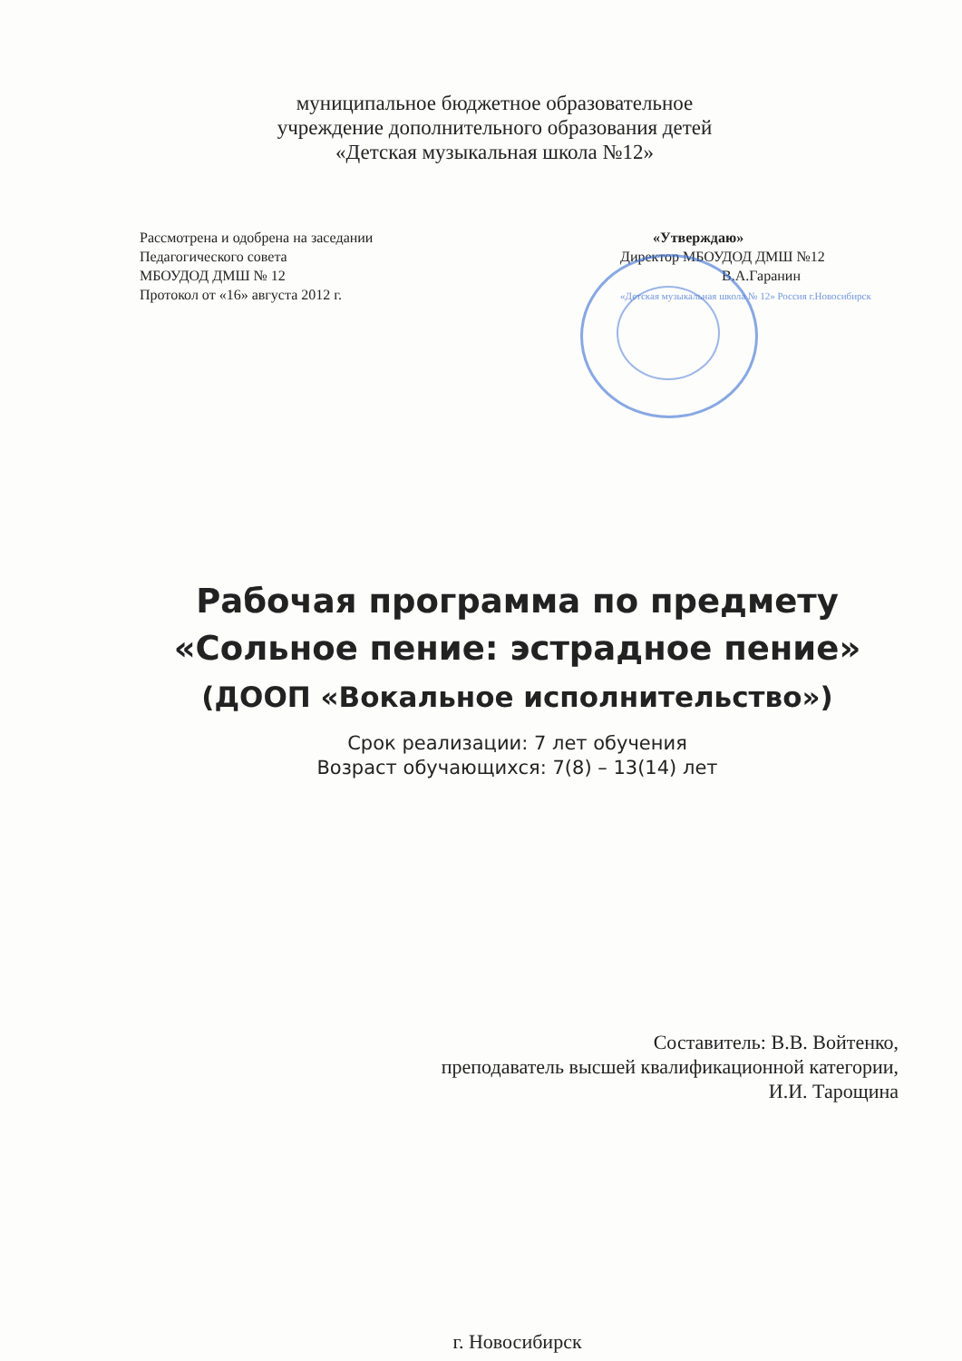муниципальное бюджетное образовательное
учреждение дополнительного образования детей
«Детская музыкальная школа №12»
Рассмотрена и одобрена на заседании
Педагогического совета
МБОУДОД ДМШ № 12
Протокол от «16» августа 2012 г.
«Утверждаю»
Директор МБОУДОД ДМШ №12
В.А.Гаранин
«Детская музыкальная школа № 12» Россия г.Новосибирск
Рабочая программа по предмету
«Сольное пение: эстрадное пение»
(ДООП «Вокальное исполнительство»)
Срок реализации: 7 лет обучения
Возраст обучающихся: 7(8) – 13(14) лет
Составитель: В.В. Войтенко,
преподаватель высшей квалификационной категории,
И.И. Тарощина
г. Новосибирск